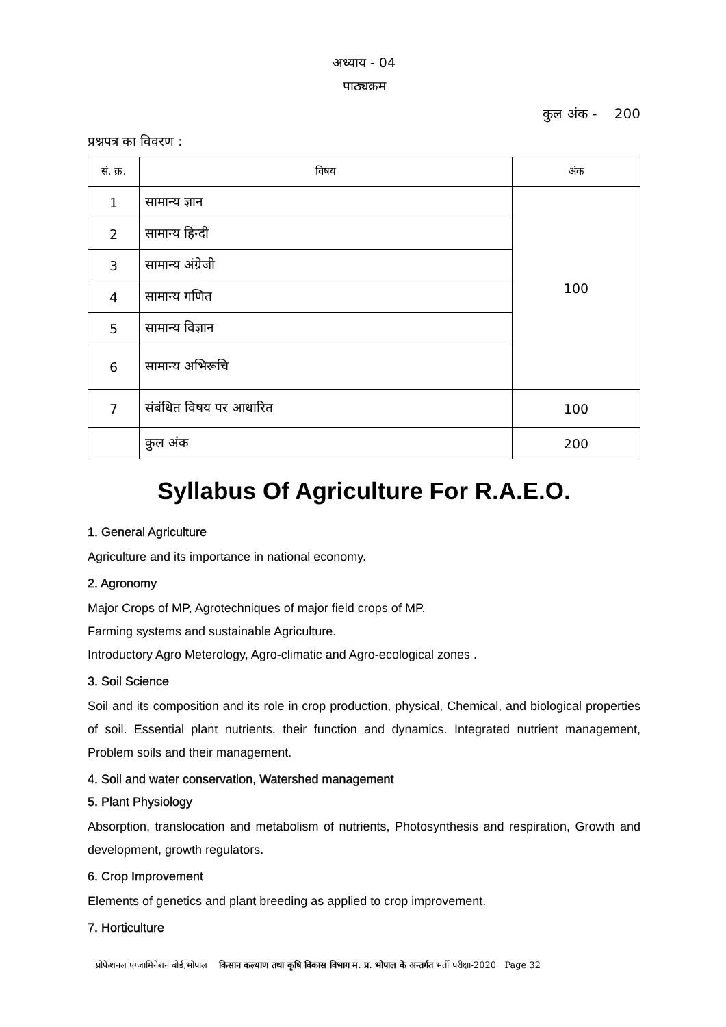अध्याय - 04
पाठ्यक्रम
कुल अंक - 200
प्रश्नपत्र का विवरण :
| सं. क्र. | विषय | अंक |
| --- | --- | --- |
| 1 | सामान्य ज्ञान | 100 |
| 2 | सामान्य हिन्दी | |
| 3 | सामान्य अंग्रेजी | |
| 4 | सामान्य गणित | |
| 5 | सामान्य विज्ञान | |
| 6 | सामान्य अभिरूचि | |
| 7 | संबंधित विषय पर आधारित | 100 |
| | कुल अंक | 200 |
Syllabus Of Agriculture For R.A.E.O.
1. General Agriculture
Agriculture and its importance in national economy.
2. Agronomy
Major Crops of MP, Agrotechniques of major field crops of MP.
Farming systems and sustainable Agriculture.
Introductory Agro Meterology, Agro-climatic and Agro-ecological zones .
3. Soil Science
Soil and its composition and its role in crop production, physical, Chemical, and biological properties of soil. Essential plant nutrients, their function and dynamics. Integrated nutrient management, Problem soils and their management.
4. Soil and water conservation, Watershed management
5. Plant Physiology
Absorption, translocation and metabolism of nutrients, Photosynthesis and respiration, Growth and development, growth regulators.
6. Crop Improvement
Elements of genetics and plant breeding as applied to crop improvement.
7. Horticulture
प्रोफेशनल एग्जामिनेशन बोर्ड,भोपाल किसान कल्याण तथा कृषि विकास विभाग म. प्र. भोपाल के अन्तर्गत भर्ती परीक्षा-2020 Page 32